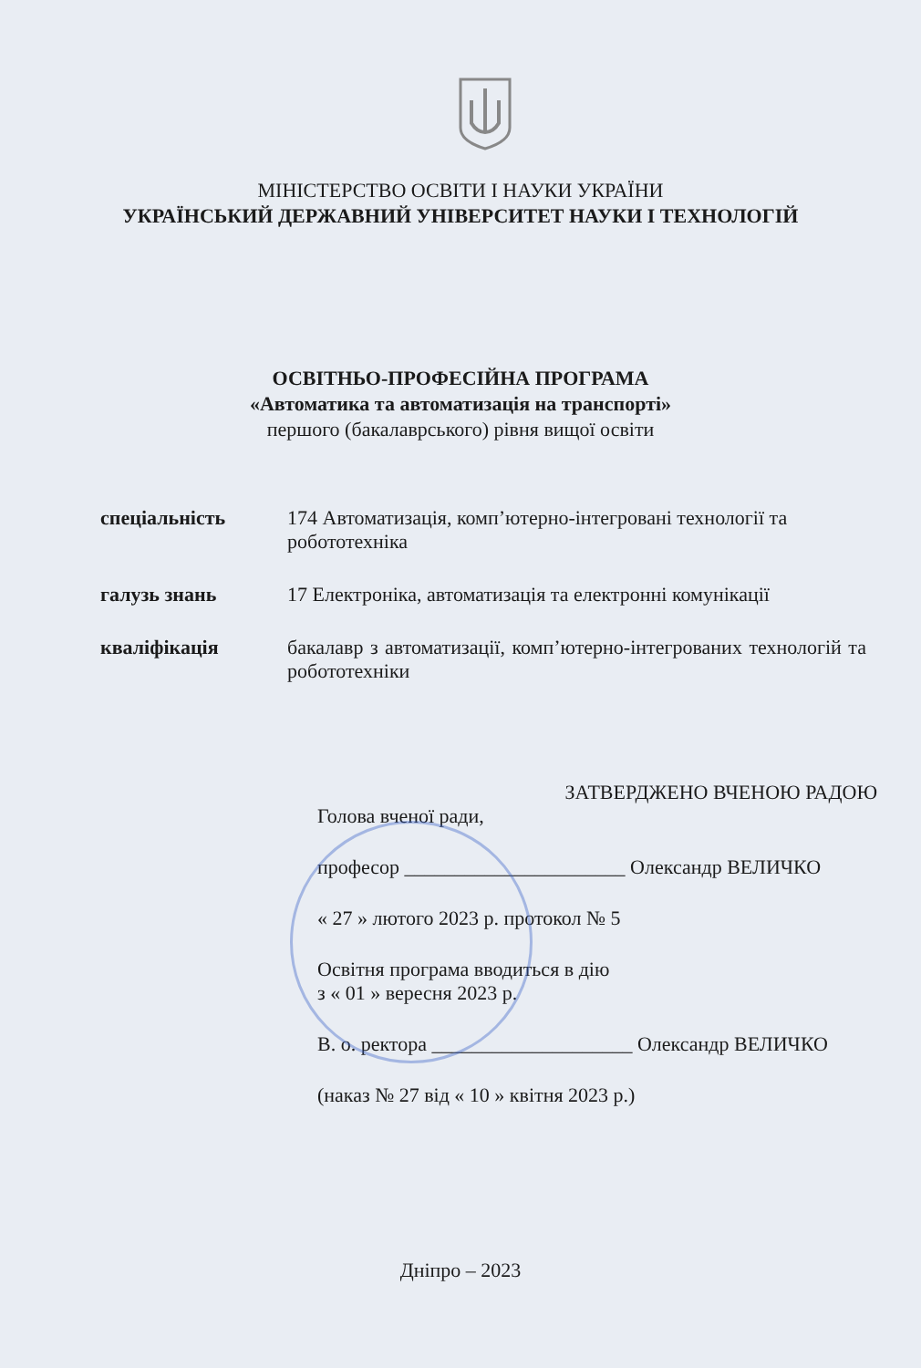МІНІСТЕРСТВО ОСВІТИ І НАУКИ УКРАЇНИ
УКРАЇНСЬКИЙ ДЕРЖАВНИЙ УНІВЕРСИТЕТ НАУКИ І ТЕХНОЛОГІЙ
ОСВІТНЬО-ПРОФЕСІЙНА ПРОГРАМА
«Автоматика та автоматизація на транспорті»
першого (бакалаврського) рівня вищої освіти
| спеціальність | 174 Автоматизація, комп’ютерно-інтегровані технології та робототехніка |
| галузь знань | 17 Електроніка, автоматизація та електронні комунікації |
| кваліфікація | бакалавр з автоматизації, комп’ютерно-інтегрованих технологій та робототехніки |
ЗАТВЕРДЖЕНО ВЧЕНОЮ РАДОЮ
Голова вченої ради,
професор ______________________ Олександр ВЕЛИЧКО
« 27 » лютого 2023 р. протокол № 5
Освітня програма вводиться в дію
з « 01 » вересня 2023 р.
В. о. ректора ____________________ Олександр ВЕЛИЧКО
(наказ № 27 від « 10 » квітня 2023 р.)
Дніпро – 2023